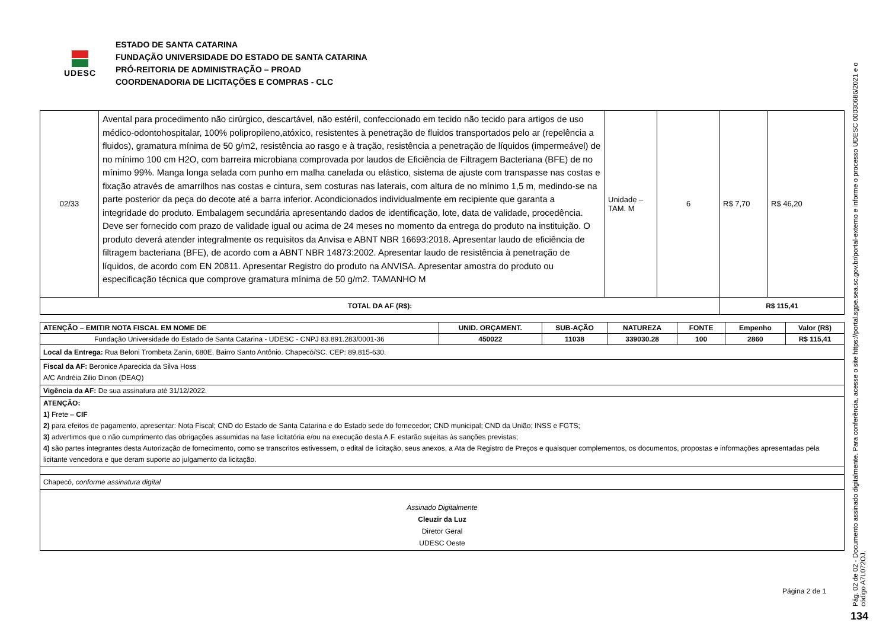UDESC
ESTADO DE SANTA CATARINA
FUNDAÇÃO UNIVERSIDADE DO ESTADO DE SANTA CATARINA
PRÓ-REITORIA DE ADMINISTRAÇÃO – PROAD
COORDENADORIA DE LICITAÇÕES E COMPRAS - CLC
| 02/33 | Avental para procedimento não cirúrgico, descartável, não estéril, confeccionado em tecido não tecido para artigos de uso médico-odontohospitalar, 100% polipropileno,atóxico, resistentes à penetração de fluidos transportados pelo ar (repelência a fluidos), gramatura mínima de 50 g/m2, resistência ao rasgo e à tração, resistência a penetração de líquidos (impermeável) de no mínimo 100 cm H2O, com barreira microbiana comprovada por laudos de Eficiência de Filtragem Bacteriana (BFE) de no mínimo 99%. Manga longa selada com punho em malha canelada ou elástico, sistema de ajuste com transpasse nas costas e fixação através de amarrilhos nas costas e cintura, sem costuras nas laterais, com altura de no mínimo 1,5 m, medindo-se na parte posterior da peça do decote até a barra inferior. Acondicionados individualmente em recipiente que garanta a integridade do produto. Embalagem secundária apresentando dados de identificação, lote, data de validade, procedência. Deve ser fornecido com prazo de validade igual ou acima de 24 meses no momento da entrega do produto na instituição. O produto deverá atender integralmente os requisitos da Anvisa e ABNT NBR 16693:2018. Apresentar laudo de eficiência de filtragem bacteriana (BFE), de acordo com a ABNT NBR 14873:2002. Apresentar laudo de resistência à penetração de líquidos, de acordo com EN 20811. Apresentar Registro do produto na ANVISA. Apresentar amostra do produto ou especificação técnica que comprove gramatura mínima de 50 g/m2. TAMANHO M | Unidade – TAM. M | 6 | R$ 7,70 | R$ 46,20 |
| TOTAL DA AF (R$): | | | | R$ 115,41 | |
| ATENÇÃO – EMITIR NOTA FISCAL EM NOME DE | UNID. ORÇAMENT. | SUB-AÇÃO | NATUREZA | FONTE | Empenho | Valor (R$) |
| Fundação Universidade do Estado de Santa Catarina - UDESC - CNPJ 83.891.283/0001-36 | 450022 | 11038 | 339030.28 | 100 | 2860 | R$ 115,41 |
| Local da Entrega: Rua Beloni Trombeta Zanin, 680E, Bairro Santo Antônio. Chapecó/SC. CEP: 89.815-630. | | | | | | |
| Fiscal da AF: Beronice Aparecida da Silva Hoss A/C Andréia Zilio Dinon (DEAQ) | | | | | | |
| Vigência da AF: De sua assinatura até 31/12/2022. | | | | | | |
| ATENÇÃO: 1) Frete – CIF 2) para efeitos de pagamento, apresentar: Nota Fiscal; CND do Estado de Santa Catarina e do Estado sede do fornecedor; CND municipal; CND da União; INSS e FGTS; 3) advertimos que o não cumprimento das obrigações assumidas na fase licitatória e/ou na execução desta A.F. estarão sujeitas às sanções previstas; 4) são partes integrantes desta Autorização de fornecimento, como se transcritos estivessem, o edital de licitação, seus anexos, a Ata de Registro de Preços e quaisquer complementos, os documentos, propostas e informações apresentadas pela licitante vencedora e que deram suporte ao julgamento da licitação. | | | | | | |
| Chapecó, conforme assinatura digital | | | | | | |
| Assinado Digitalmente Cleuzir da Luz Diretor Geral UDESC Oeste | | | | | | |
Página 2 de 1
Pág. 02 de 02 - Documento assinado digitalmente. Para conferência, acesse o site https://portal.sgpe.sea.sc.gov.br/portal-externo e informe o processo UDESC 00030686/2021 e o código A7L072OJ.
134